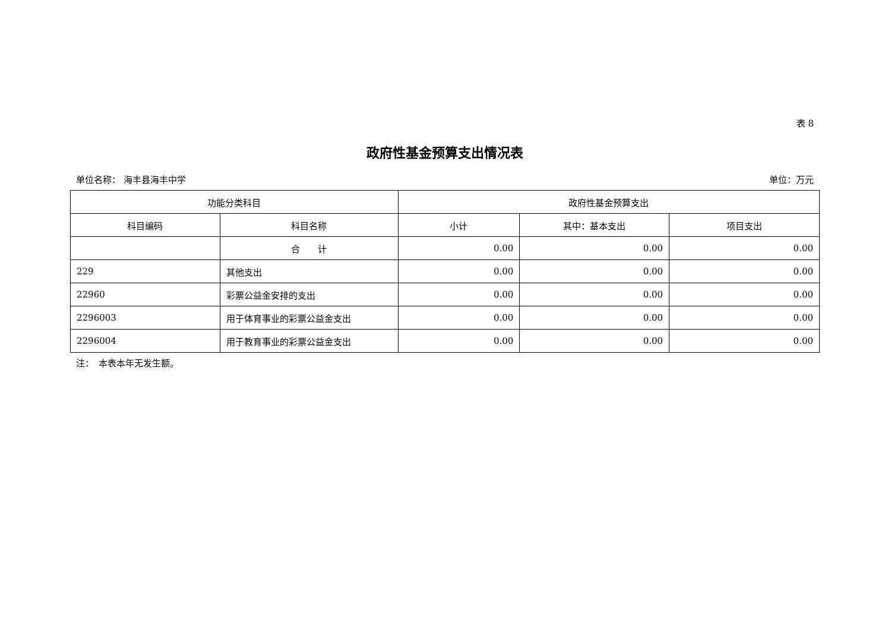表 8
政府性基金预算支出情况表
单位名称： 海丰县海丰中学 单位：万元
| 功能分类科目 | | 政府性基金预算支出 | | |
| --- | --- | --- | --- | --- |
| 科目编码 | 科目名称 | 小计 | 其中：基本支出 | 项目支出 |
| | 合 计 | 0.00 | 0.00 | 0.00 |
| 229 | 其他支出 | 0.00 | 0.00 | 0.00 |
| 22960 | 彩票公益金安排的支出 | 0.00 | 0.00 | 0.00 |
| 2296003 | 用于体育事业的彩票公益金支出 | 0.00 | 0.00 | 0.00 |
| 2296004 | 用于教育事业的彩票公益金支出 | 0.00 | 0.00 | 0.00 |
注：　本表本年无发生额。